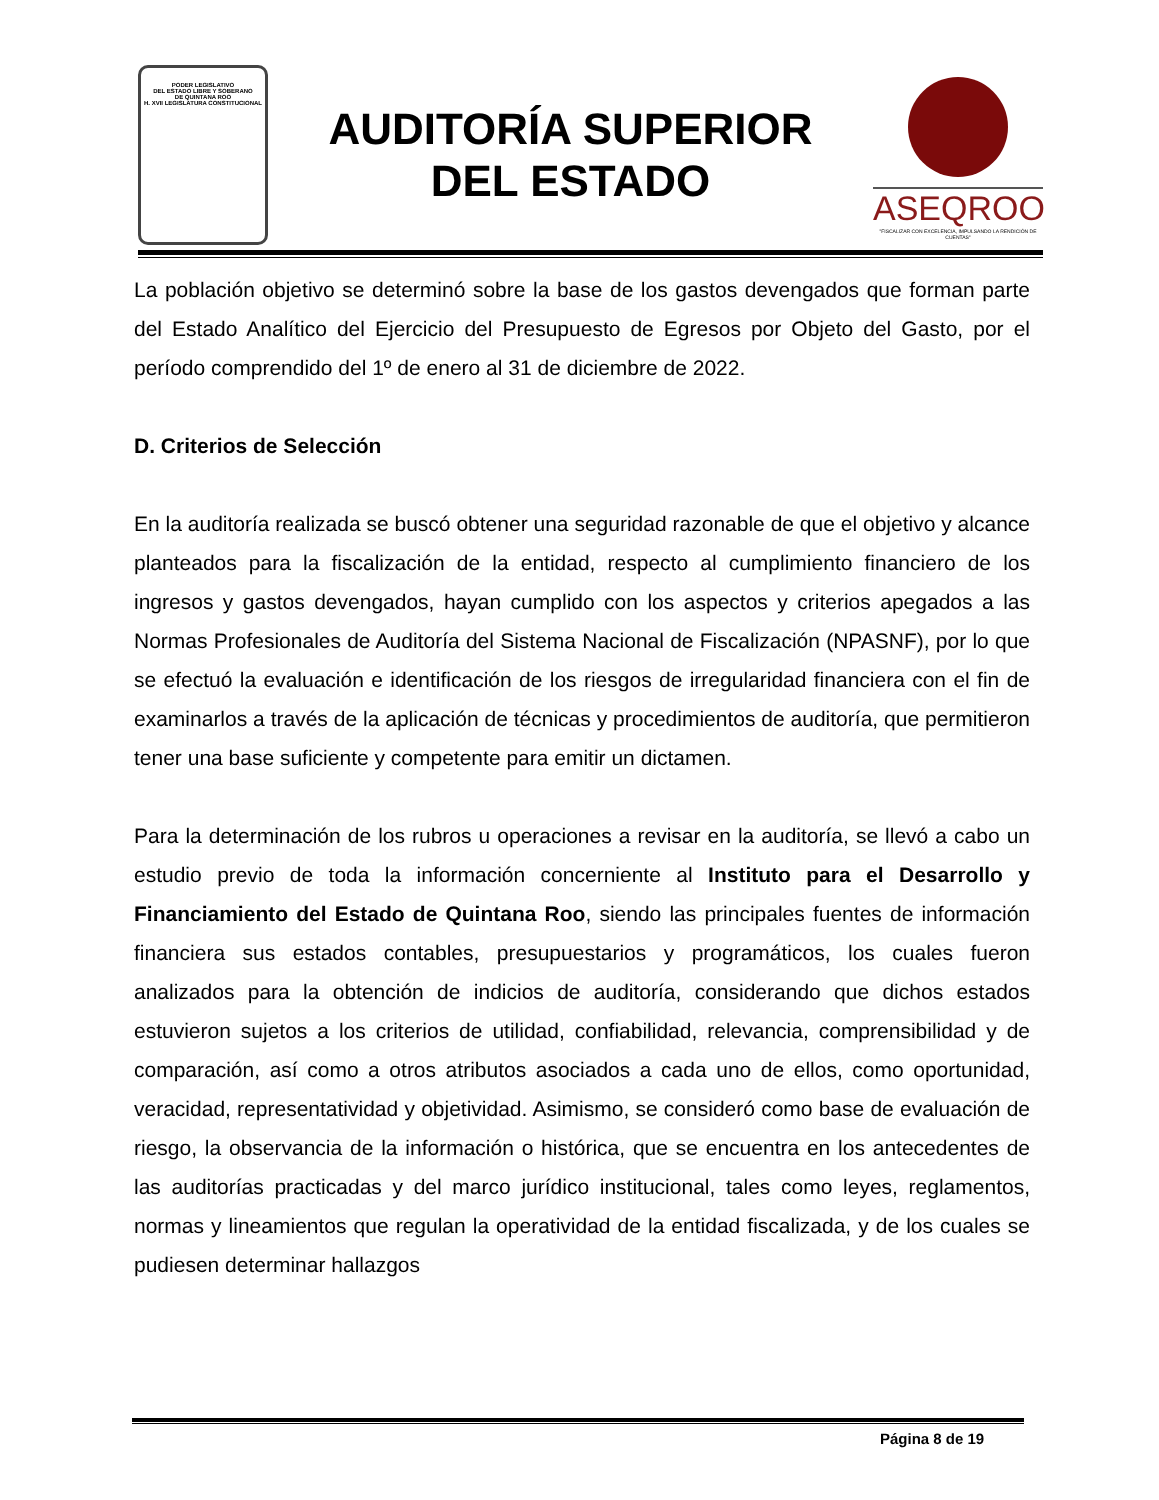PODER LEGISLATIVO
DEL ESTADO LIBRE Y SOBERANO
DE QUINTANA ROO
H. XVII LEGISLATURA CONSTITUCIONAL
AUDITORÍA SUPERIOR
DEL ESTADO
ASEQROO
"FISCALIZAR CON EXCELENCIA, IMPULSANDO LA RENDICIÓN DE CUENTAS"
La población objetivo se determinó sobre la base de los gastos devengados que forman parte del Estado Analítico del Ejercicio del Presupuesto de Egresos por Objeto del Gasto, por el período comprendido del 1º de enero al 31 de diciembre de 2022.
D. Criterios de Selección
En la auditoría realizada se buscó obtener una seguridad razonable de que el objetivo y alcance planteados para la fiscalización de la entidad, respecto al cumplimiento financiero de los ingresos y gastos devengados, hayan cumplido con los aspectos y criterios apegados a las Normas Profesionales de Auditoría del Sistema Nacional de Fiscalización (NPASNF), por lo que se efectuó la evaluación e identificación de los riesgos de irregularidad financiera con el fin de examinarlos a través de la aplicación de técnicas y procedimientos de auditoría, que permitieron tener una base suficiente y competente para emitir un dictamen.
Para la determinación de los rubros u operaciones a revisar en la auditoría, se llevó a cabo un estudio previo de toda la información concerniente al Instituto para el Desarrollo y Financiamiento del Estado de Quintana Roo, siendo las principales fuentes de información financiera sus estados contables, presupuestarios y programáticos, los cuales fueron analizados para la obtención de indicios de auditoría, considerando que dichos estados estuvieron sujetos a los criterios de utilidad, confiabilidad, relevancia, comprensibilidad y de comparación, así como a otros atributos asociados a cada uno de ellos, como oportunidad, veracidad, representatividad y objetividad. Asimismo, se consideró como base de evaluación de riesgo, la observancia de la información o histórica, que se encuentra en los antecedentes de las auditorías practicadas y del marco jurídico institucional, tales como leyes, reglamentos, normas y lineamientos que regulan la operatividad de la entidad fiscalizada, y de los cuales se pudiesen determinar hallazgos
Página 8 de 19